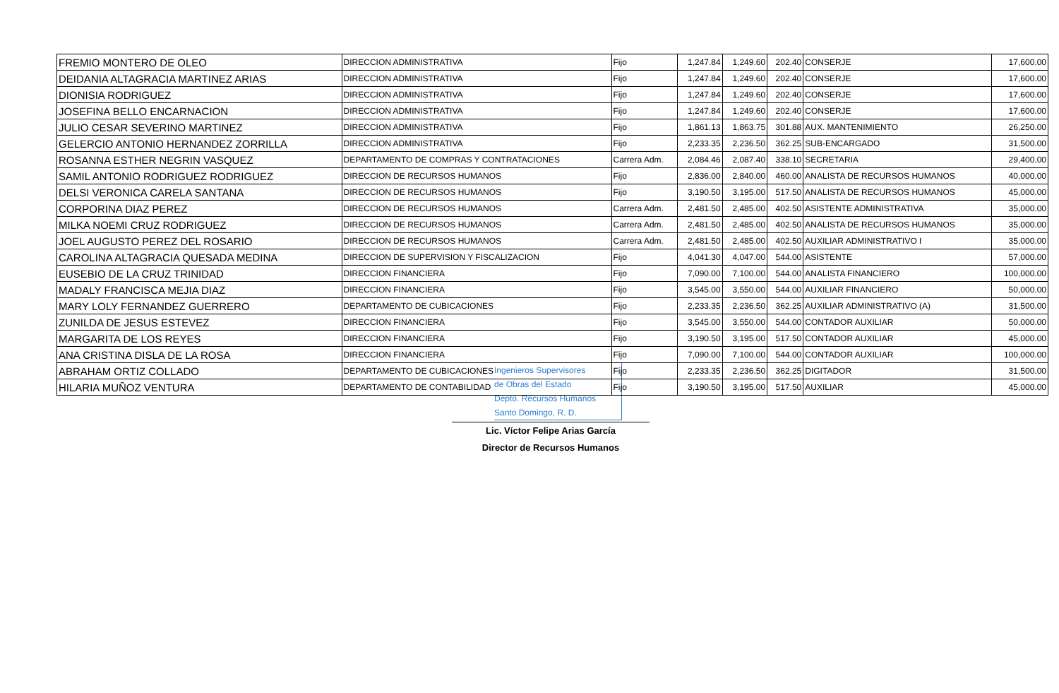| FREMIO MONTERO DE OLEO | DIRECCION ADMINISTRATIVA | Fijo | 1,247.84 | 1,249.60 | 202.40 | CONSERJE | 17,600.00 |
| DEIDANIA ALTAGRACIA MARTINEZ ARIAS | DIRECCION ADMINISTRATIVA | Fijo | 1,247.84 | 1,249.60 | 202.40 | CONSERJE | 17,600.00 |
| DIONISIA RODRIGUEZ | DIRECCION ADMINISTRATIVA | Fijo | 1,247.84 | 1,249.60 | 202.40 | CONSERJE | 17,600.00 |
| JOSEFINA BELLO ENCARNACION | DIRECCION ADMINISTRATIVA | Fijo | 1,247.84 | 1,249.60 | 202.40 | CONSERJE | 17,600.00 |
| JULIO CESAR SEVERINO MARTINEZ | DIRECCION ADMINISTRATIVA | Fijo | 1,861.13 | 1,863.75 | 301.88 | AUX. MANTENIMIENTO | 26,250.00 |
| GELERCIO ANTONIO HERNANDEZ ZORRILLA | DIRECCION ADMINISTRATIVA | Fijo | 2,233.35 | 2,236.50 | 362.25 | SUB-ENCARGADO | 31,500.00 |
| ROSANNA ESTHER NEGRIN VASQUEZ | DEPARTAMENTO DE COMPRAS Y CONTRATACIONES | Carrera Adm. | 2,084.46 | 2,087.40 | 338.10 | SECRETARIA | 29,400.00 |
| SAMIL ANTONIO RODRIGUEZ RODRIGUEZ | DIRECCION DE RECURSOS HUMANOS | Fijo | 2,836.00 | 2,840.00 | 460.00 | ANALISTA DE RECURSOS HUMANOS | 40,000.00 |
| DELSI VERONICA CARELA SANTANA | DIRECCION DE RECURSOS HUMANOS | Fijo | 3,190.50 | 3,195.00 | 517.50 | ANALISTA DE RECURSOS HUMANOS | 45,000.00 |
| CORPORINA DIAZ PEREZ | DIRECCION DE RECURSOS HUMANOS | Carrera Adm. | 2,481.50 | 2,485.00 | 402.50 | ASISTENTE ADMINISTRATIVA | 35,000.00 |
| MILKA NOEMI CRUZ RODRIGUEZ | DIRECCION DE RECURSOS HUMANOS | Carrera Adm. | 2,481.50 | 2,485.00 | 402.50 | ANALISTA DE RECURSOS HUMANOS | 35,000.00 |
| JOEL AUGUSTO PEREZ DEL ROSARIO | DIRECCION DE RECURSOS HUMANOS | Carrera Adm. | 2,481.50 | 2,485.00 | 402.50 | AUXILIAR ADMINISTRATIVO I | 35,000.00 |
| CAROLINA ALTAGRACIA QUESADA MEDINA | DIRECCION DE SUPERVISION Y FISCALIZACION | Fijo | 4,041.30 | 4,047.00 | 544.00 | ASISTENTE | 57,000.00 |
| EUSEBIO DE LA CRUZ TRINIDAD | DIRECCION FINANCIERA | Fijo | 7,090.00 | 7,100.00 | 544.00 | ANALISTA FINANCIERO | 100,000.00 |
| MADALY FRANCISCA MEJIA DIAZ | DIRECCION FINANCIERA | Fijo | 3,545.00 | 3,550.00 | 544.00 | AUXILIAR FINANCIERO | 50,000.00 |
| MARY LOLY FERNANDEZ GUERRERO | DEPARTAMENTO DE CUBICACIONES | Fijo | 2,233.35 | 2,236.50 | 362.25 | AUXILIAR ADMINISTRATIVO (A) | 31,500.00 |
| ZUNILDA DE JESUS ESTEVEZ | DIRECCION FINANCIERA | Fijo | 3,545.00 | 3,550.00 | 544.00 | CONTADOR AUXILIAR | 50,000.00 |
| MARGARITA DE LOS REYES | DIRECCION FINANCIERA | Fijo | 3,190.50 | 3,195.00 | 517.50 | CONTADOR AUXILIAR | 45,000.00 |
| ANA CRISTINA DISLA DE LA ROSA | DIRECCION FINANCIERA | Fijo | 7,090.00 | 7,100.00 | 544.00 | CONTADOR AUXILIAR | 100,000.00 |
| ABRAHAM ORTIZ COLLADO | DEPARTAMENTO DE CUBICACIONES | Fijo | 2,233.35 | 2,236.50 | 362.25 | DIGITADOR | 31,500.00 |
| HILARIA MUÑOZ VENTURA | DEPARTAMENTO DE CONTABILIDAD | Fijo | 3,190.50 | 3,195.00 | 517.50 | AUXILIAR | 45,000.00 |
Ingenieros Supervisores
de Obras del Estado
Depto. Recursos Humanos
Santo Domingo, R. D.
Lic. Víctor Felipe Arias García
Director de Recursos Humanos